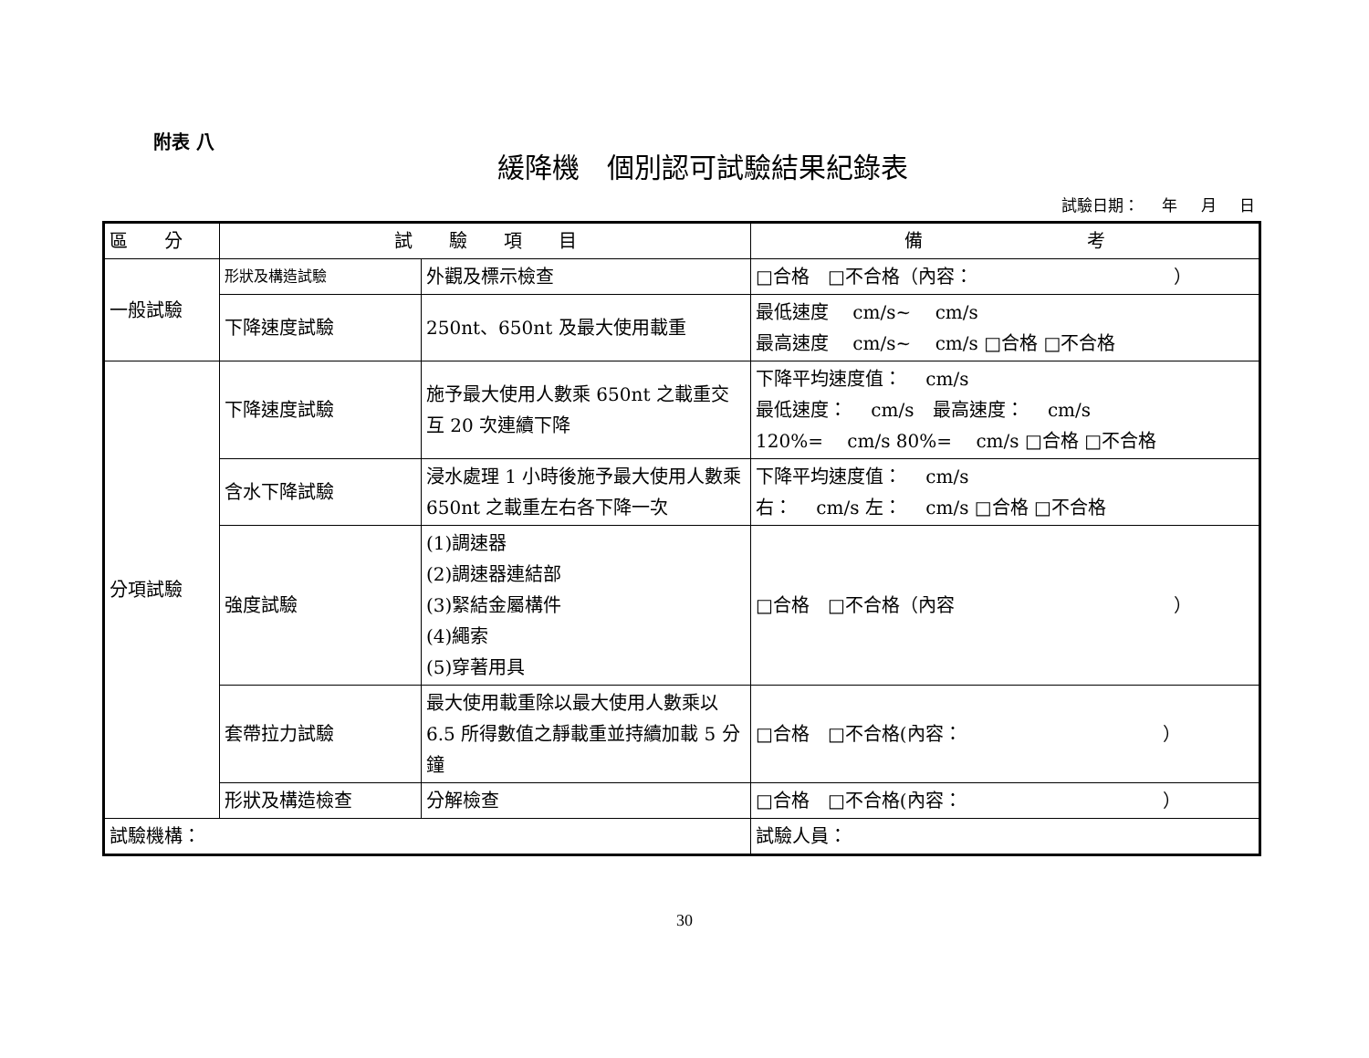附表 八
緩降機　個別認可試驗結果紀錄表
試驗日期： 年 月 日
| 區 分 | 試 驗 項 目 | | 備 考 |
| --- | --- | --- | --- |
| 一般試驗 | 形狀及構造試驗 | 外觀及標示檢查 | □合格 □不合格（內容： ） |
| | 下降速度試驗 | 250nt、650nt 及最大使用載重 | 最低速度 cm/s~ cm/s 最高速度 cm/s~ cm/s □合格 □不合格 |
| 分項試驗 | 下降速度試驗 | 施予最大使用人數乘 650nt 之載重交互 20 次連續下降 | 下降平均速度值： cm/s 最低速度： cm/s 最高速度： cm/s 120%= cm/s 80%= cm/s □合格 □不合格 |
| | 含水下降試驗 | 浸水處理 1 小時後施予最大使用人數乘 650nt 之載重左右各下降一次 | 下降平均速度值： cm/s 右： cm/s 左： cm/s □合格 □不合格 |
| | 強度試驗 | (1)調速器 (2)調速器連結部 (3)緊結金屬構件 (4)繩索 (5)穿著用具 | □合格 □不合格（內容 ） |
| | 套帶拉力試驗 | 最大使用載重除以最大使用人數乘以 6.5 所得數值之靜載重並持續加載 5 分鐘 | □合格 □不合格(內容： ） |
| | 形狀及構造檢查 | 分解檢查 | □合格 □不合格(內容： ） |
| 試驗機構： | | | 試驗人員： |
30